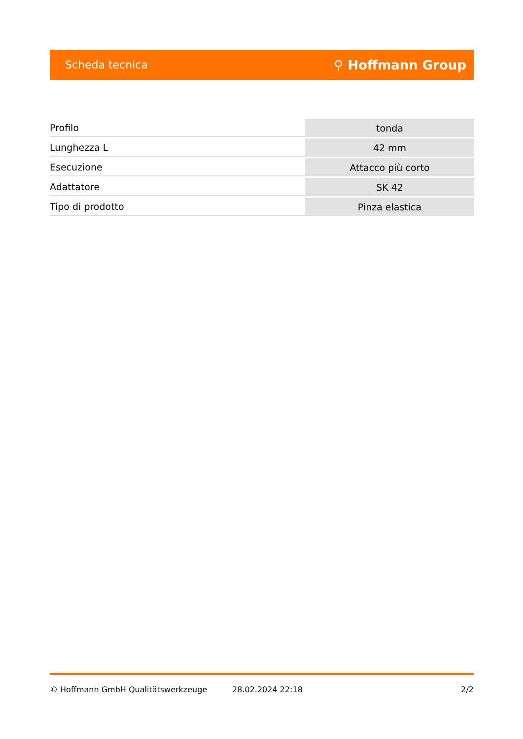Scheda tecnica ⚲ Hoffmann Group
| Profilo | tonda |
| Lunghezza L | 42 mm |
| Esecuzione | Attacco più corto |
| Adattatore | SK 42 |
| Tipo di prodotto | Pinza elastica |
© Hoffmann GmbH Qualitätswerkzeuge 28.02.2024 22:18 2/2